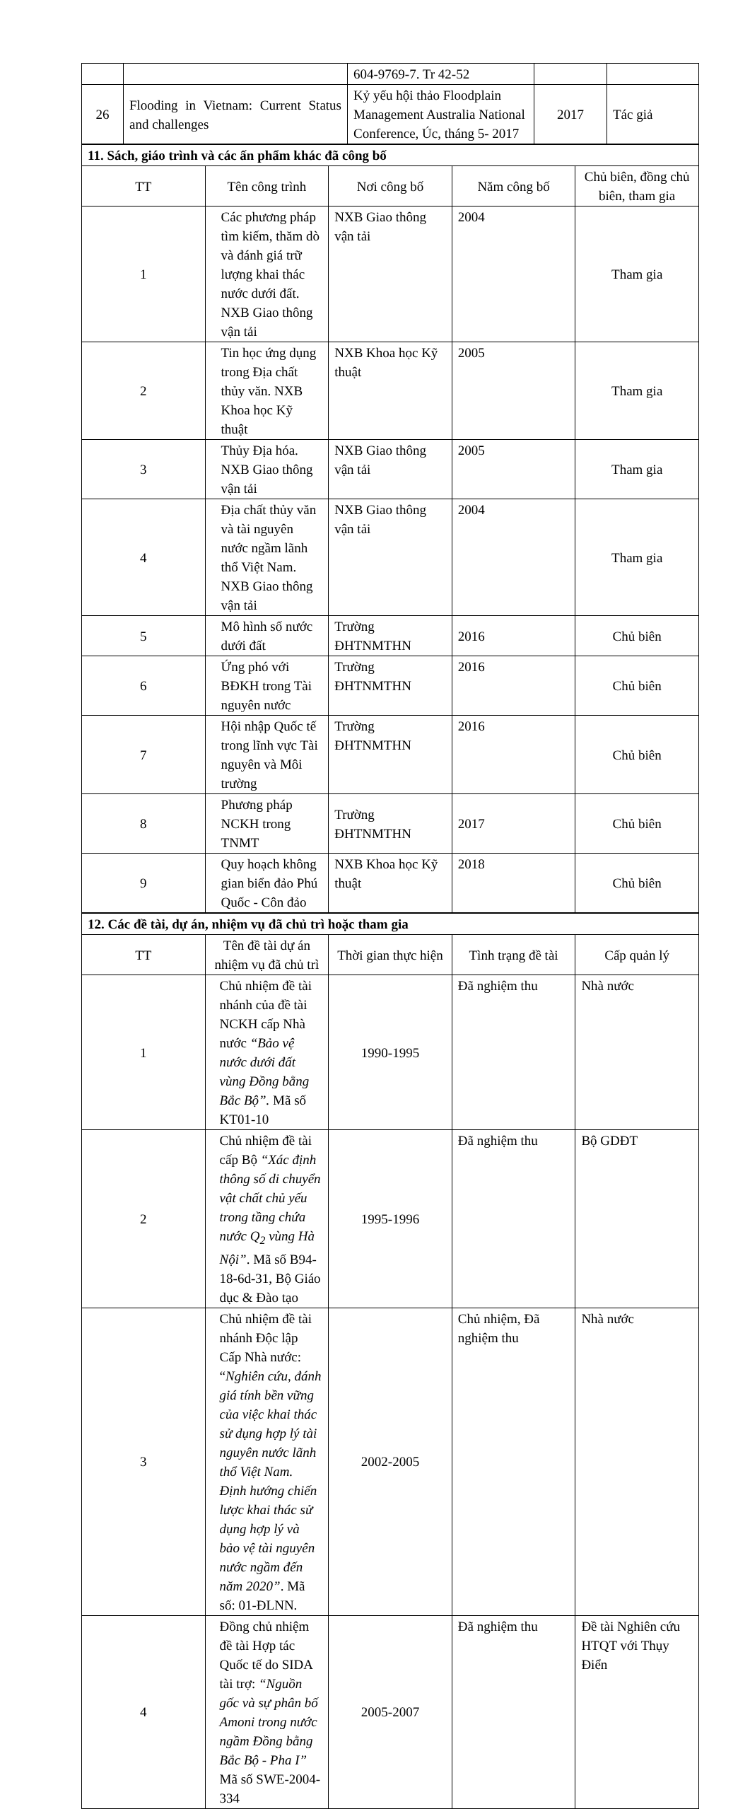| | | 604-9769-7. Tr 42-52 | | |
| 26 | Flooding in Vietnam: Current Status and challenges | Kỷ yếu hội thảo Floodplain Management Australia National Conference, Úc, tháng 5- 2017 | 2017 | Tác giả |
| 11. Sách, giáo trình và các ấn phẩm khác đã công bố | | | | |
| TT | Tên công trình | Nơi công bố | Năm công bố | Chủ biên, đồng chủ biên, tham gia |
| 1 | Các phương pháp tìm kiếm, thăm dò và đánh giá trữ lượng khai thác nước dưới đất. NXB Giao thông vận tải | NXB Giao thông vận tải | 2004 | Tham gia |
| 2 | Tin học ứng dụng trong Địa chất thủy văn. NXB Khoa học Kỹ thuật | NXB Khoa học Kỹ thuật | 2005 | Tham gia |
| 3 | Thủy Địa hóa. NXB Giao thông vận tải | NXB Giao thông vận tải | 2005 | Tham gia |
| 4 | Địa chất thủy văn và tài nguyên nước ngầm lãnh thổ Việt Nam. NXB Giao thông vận tải | NXB Giao thông vận tải | 2004 | Tham gia |
| 5 | Mô hình số nước dưới đất | Trường ĐHTNMTHN | 2016 | Chủ biên |
| 6 | Ứng phó với BĐKH trong Tài nguyên nước | Trường ĐHTNMTHN | 2016 | Chủ biên |
| 7 | Hội nhập Quốc tế trong lĩnh vực Tài nguyên và Môi trường | Trường ĐHTNMTHN | 2016 | Chủ biên |
| 8 | Phương pháp NCKH trong TNMT | Trường ĐHTNMTHN | 2017 | Chủ biên |
| 9 | Quy hoạch không gian biển đảo Phú Quốc - Côn đảo | NXB Khoa học Kỹ thuật | 2018 | Chủ biên |
| 12. Các đề tài, dự án, nhiệm vụ đã chủ trì hoặc tham gia | | | | |
| TT | Tên đề tài dự án nhiệm vụ đã chủ trì | Thời gian thực hiện | Tình trạng đề tài | Cấp quản lý |
| 1 | Chủ nhiệm đề tài nhánh của đề tài NCKH cấp Nhà nước “Bảo vệ nước dưới đất vùng Đồng bằng Bắc Bộ”. Mã số KT01-10 | 1990-1995 | Đã nghiệm thu | Nhà nước |
| 2 | Chủ nhiệm đề tài cấp Bộ “Xác định thông số di chuyển vật chất chủ yếu trong tầng chứa nước Q<sub>2</sub> vùng Hà Nội” . Mã số B94-18-6d-31, Bộ Giáo dục & Đào tạo | 1995-1996 | Đã nghiệm thu | Bộ GDĐT |
| 3 | Chủ nhiệm đề tài nhánh Độc lập Cấp Nhà nước: “ Nghiên cứu, đánh giá tính bền vững của việc khai thác sử dụng hợp lý tài nguyên nước lãnh thổ Việt Nam. Định hướng chiến lược khai thác sử dụng hợp lý và bảo vệ tài nguyên nước ngầm đến năm 2020” . Mã số: 01-ĐLNN. | 2002-2005 | Chủ nhiệm, Đã nghiệm thu | Nhà nước |
| 4 | Đồng chủ nhiệm đề tài Hợp tác Quốc tế do SIDA tài trợ: “Nguồn gốc và sự phân bố Amoni trong nước ngầm Đồng bằng Bắc Bộ - Pha I” Mã số SWE-2004-334 | 2005-2007 | Đã nghiệm thu | Đề tài Nghiên cứu HTQT với Thụy Điển |